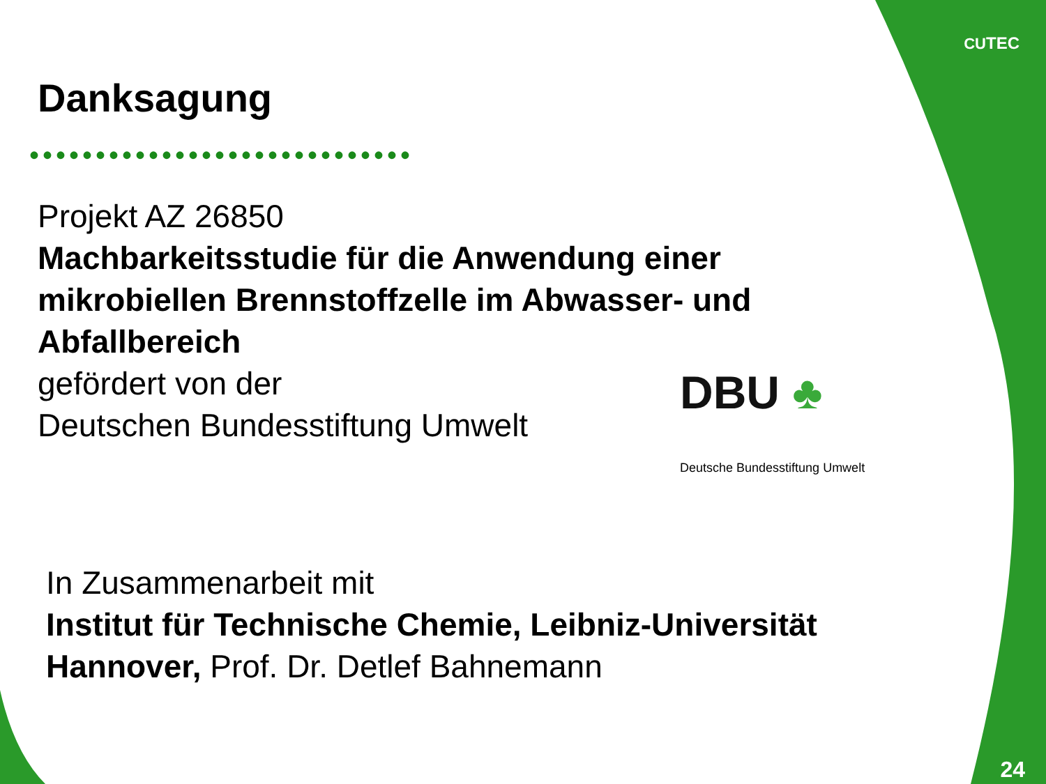CUTEC
Danksagung
•••••••••••••••••••••••••••••
Projekt AZ 26850
Machbarkeitsstudie für die Anwendung einer mikrobiellen Brennstoffzelle im Abwasser- und Abfallbereich
gefördert von der
Deutschen Bundesstiftung Umwelt
DBU ♣
Deutsche Bundesstiftung Umwelt
In Zusammenarbeit mit
Institut für Technische Chemie, Leibniz-Universität Hannover, Prof. Dr. Detlef Bahnemann
24